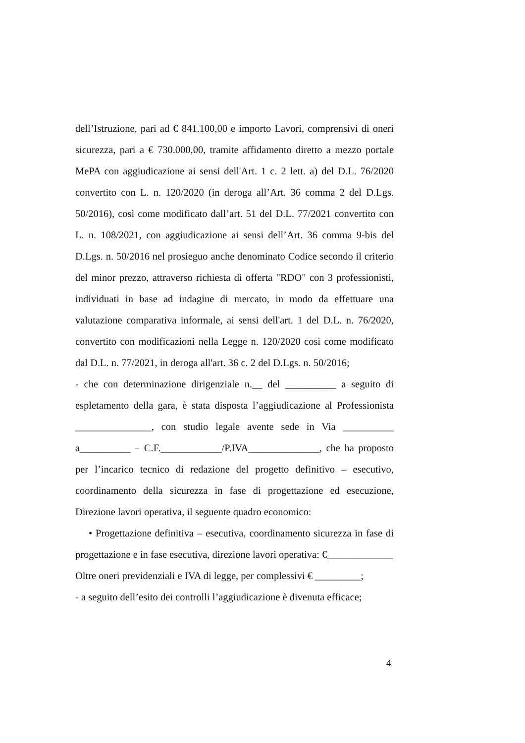dell’Istruzione, pari ad € 841.100,00 e importo Lavori, comprensivi di oneri sicurezza, pari a € 730.000,00, tramite affidamento diretto a mezzo portale MePA con aggiudicazione ai sensi dell'Art. 1 c. 2 lett. a) del D.L. 76/2020 convertito con L. n. 120/2020 (in deroga all’Art. 36 comma 2 del D.Lgs. 50/2016), così come modificato dall’art. 51 del D.L. 77/2021 convertito con L. n. 108/2021, con aggiudicazione ai sensi dell’Art. 36 comma 9-bis del D.Lgs. n. 50/2016 nel prosieguo anche denominato Codice secondo il criterio del minor prezzo, attraverso richiesta di offerta "RDO" con 3 professionisti, individuati in base ad indagine di mercato, in modo da effettuare una valutazione comparativa informale, ai sensi dell'art. 1 del D.L. n. 76/2020, convertito con modificazioni nella Legge n. 120/2020 così come modificato dal D.L. n. 77/2021, in deroga all'art. 36 c. 2 del D.Lgs. n. 50/2016;
- che con determinazione dirigenziale n.__ del __________ a seguito di espletamento della gara, è stata disposta l’aggiudicazione al Professionista _______________, con studio legale avente sede in Via __________ a__________ – C.F.____________/P.IVA______________, che ha proposto per l’incarico tecnico di redazione del progetto definitivo – esecutivo, coordinamento della sicurezza in fase di progettazione ed esecuzione, Direzione lavori operativa, il seguente quadro economico:
• Progettazione definitiva – esecutiva, coordinamento sicurezza in fase di progettazione e in fase esecutiva, direzione lavori operativa: €_____________
Oltre oneri previdenziali e IVA di legge, per complessivi € _________;
- a seguito dell’esito dei controlli l’aggiudicazione è divenuta efficace;
4